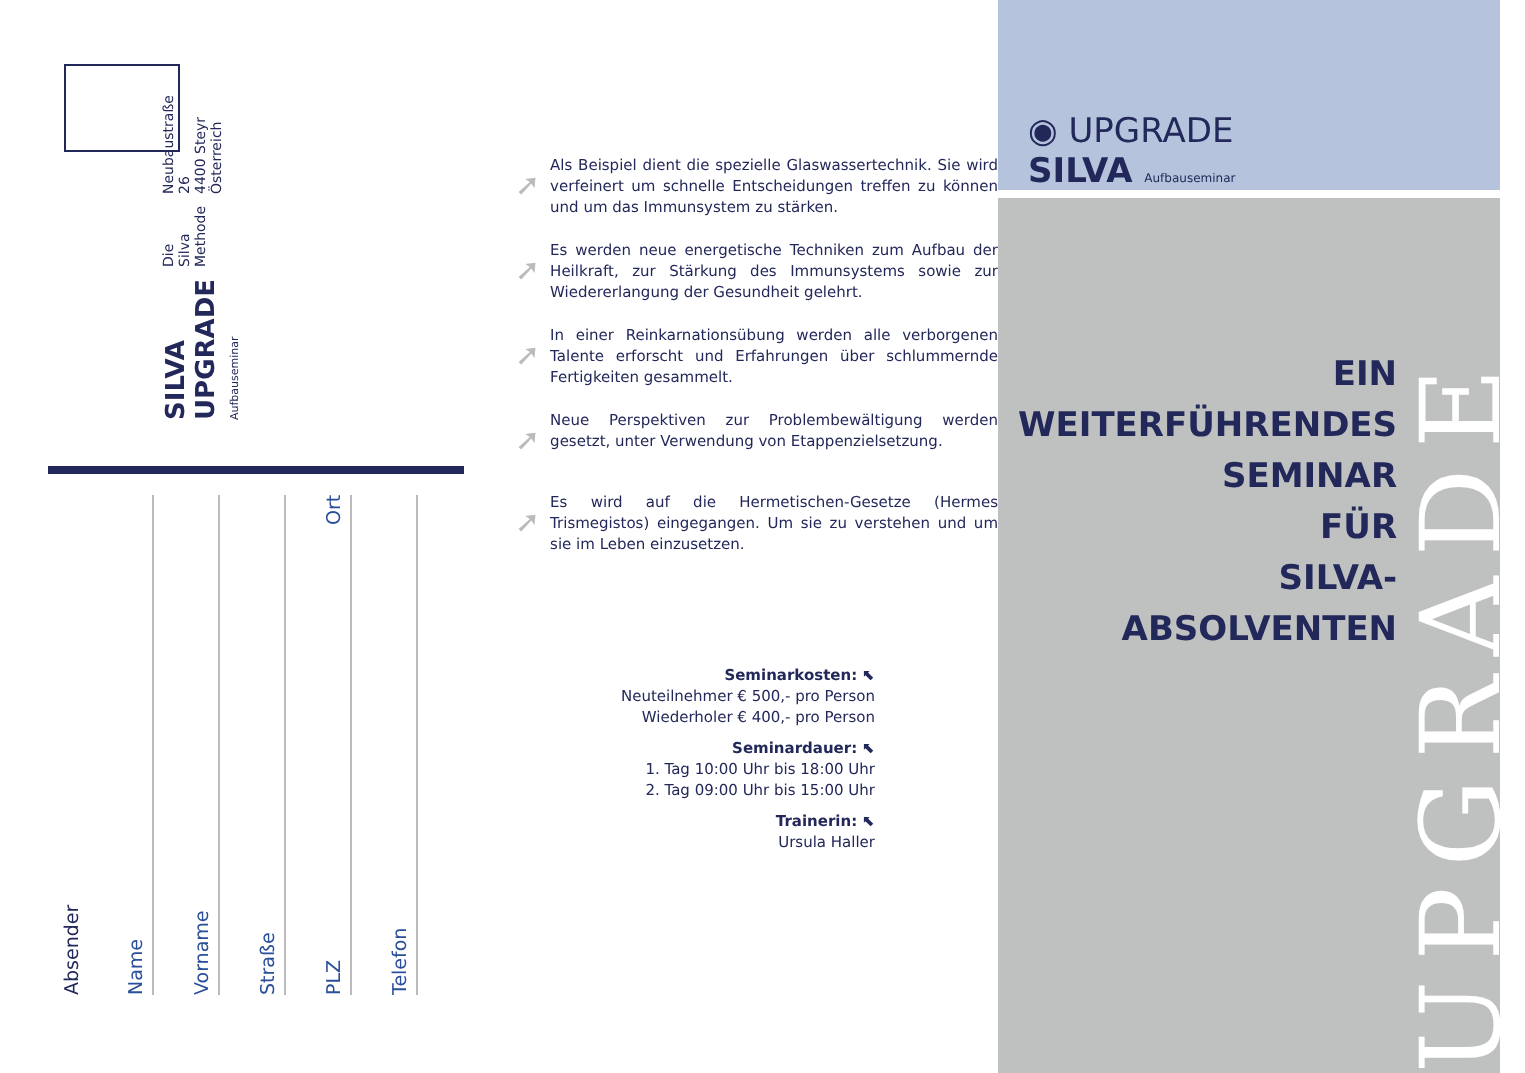SILVA UPGRADE Aufbauseminar
Die Silva Methode
Neubaustraße 26
4400 Steyr
Österreich
Absender
Name
Vorname
Straße
PLZ Ort
Telefon
➚
Als Beispiel dient die spezielle Glaswassertechnik. Sie wird verfeinert um schnelle Entscheidungen treffen zu können und um das Immunsystem zu stärken.
➚
Es werden neue energetische Techniken zum Aufbau der Heilkraft, zur Stärkung des Immunsystems sowie zur Wiedererlangung der Gesundheit gelehrt.
➚
In einer Reinkarnationsübung werden alle verborgenen Talente erforscht und Erfahrungen über schlummernde Fertigkeiten gesammelt.
➚
Neue Perspektiven zur Problembewältigung werden gesetzt, unter Verwendung von Etappenzielsetzung.
➚
Es wird auf die Hermetischen-Gesetze (Hermes Trismegistos) eingegangen. Um sie zu verstehen und um sie im Leben einzusetzen.
Seminarkosten: ⬉
Neuteilnehmer € 500,- pro Person
Wiederholer € 400,- pro Person
Seminardauer: ⬉
1. Tag 10:00 Uhr bis 18:00 Uhr
2. Tag 09:00 Uhr bis 15:00 Uhr
Trainerin: ⬉
Ursula Haller
◉ UPGRADE
SILVA Aufbauseminar
EIN
WEITERFÜHRENDES
SEMINAR
FÜR
SILVA-ABSOLVENTEN
UPGRADE